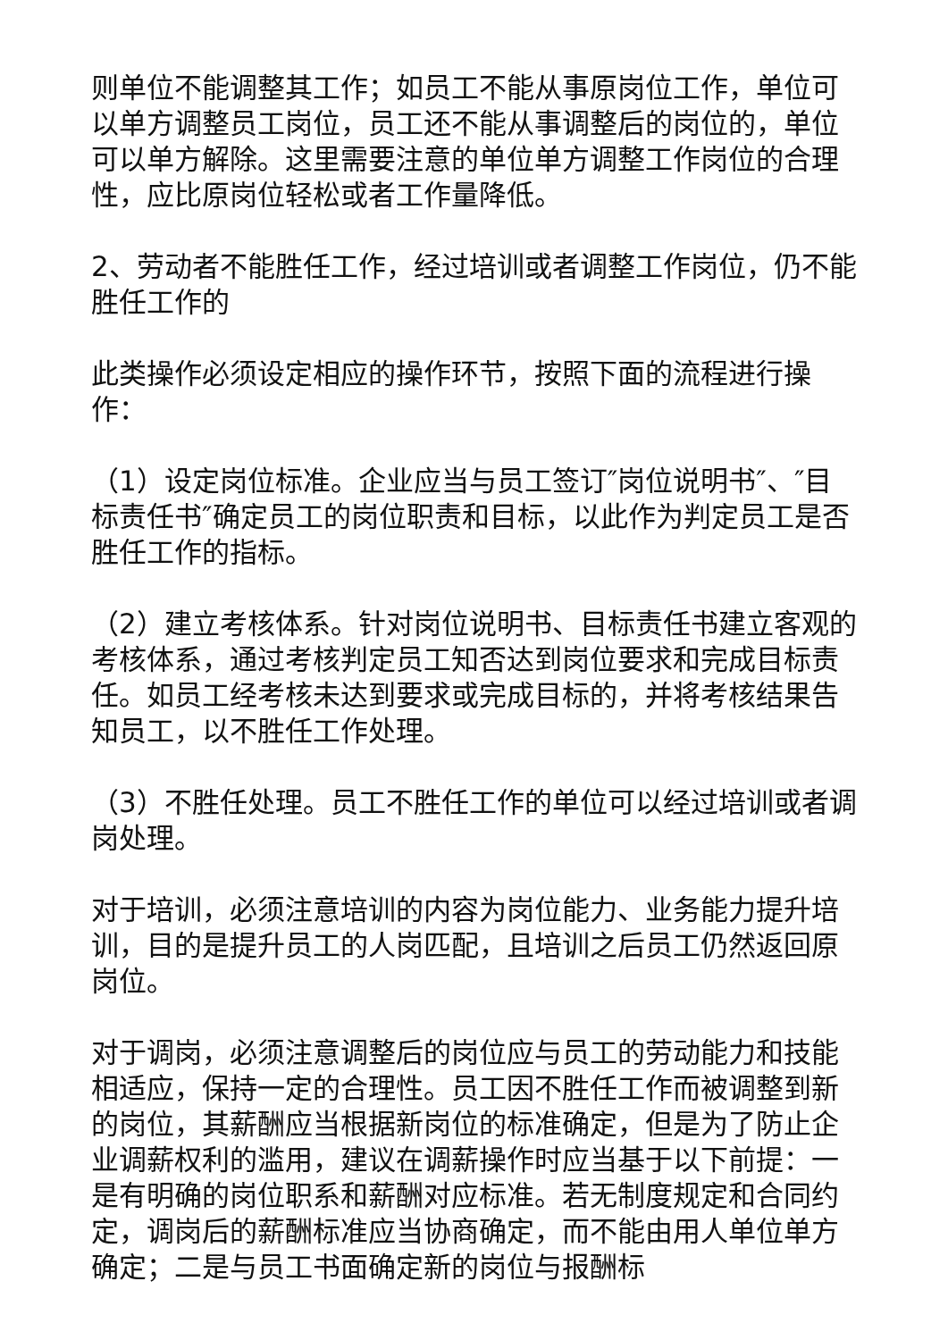则单位不能调整其工作；如员工不能从事原岗位工作，单位可以单方调整员工岗位，员工还不能从事调整后的岗位的，单位可以单方解除。这里需要注意的单位单方调整工作岗位的合理性，应比原岗位轻松或者工作量降低。
2、劳动者不能胜任工作，经过培训或者调整工作岗位，仍不能胜任工作的
此类操作必须设定相应的操作环节，按照下面的流程进行操作：
（1）设定岗位标准。企业应当与员工签订″岗位说明书″、″目标责任书″确定员工的岗位职责和目标，以此作为判定员工是否胜任工作的指标。
（2）建立考核体系。针对岗位说明书、目标责任书建立客观的考核体系，通过考核判定员工知否达到岗位要求和完成目标责任。如员工经考核未达到要求或完成目标的，并将考核结果告知员工，以不胜任工作处理。
（3）不胜任处理。员工不胜任工作的单位可以经过培训或者调岗处理。
对于培训，必须注意培训的内容为岗位能力、业务能力提升培训，目的是提升员工的人岗匹配，且培训之后员工仍然返回原岗位。
对于调岗，必须注意调整后的岗位应与员工的劳动能力和技能相适应，保持一定的合理性。员工因不胜任工作而被调整到新的岗位，其薪酬应当根据新岗位的标准确定，但是为了防止企业调薪权利的滥用，建议在调薪操作时应当基于以下前提：一是有明确的岗位职系和薪酬对应标准。若无制度规定和合同约定，调岗后的薪酬标准应当协商确定，而不能由用人单位单方确定；二是与员工书面确定新的岗位与报酬标